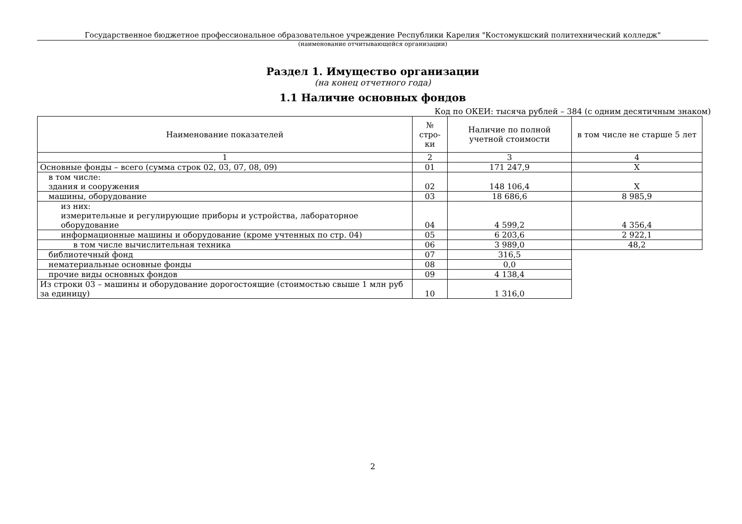Государственное бюджетное профессиональное образовательное учреждение Республики Карелия "Костомукшский политехнический колледж"
(наименование отчитывающейся организации)
Раздел 1. Имущество организации
(на конец отчетного года)
1.1 Наличие основных фондов
Код по ОКЕИ: тысяча рублей – 384 (с одним десятичным знаком)
| Наименование показателей | № стро- ки | Наличие по полной учетной стоимости | в том числе не старше 5 лет |
| --- | --- | --- | --- |
| 1 | 2 | 3 | 4 |
| Основные фонды – всего (сумма строк 02, 03, 07, 08, 09) | 01 | 171 247,9 | X |
| в том числе: здания и сооружения | 02 | 148 106,4 | X |
| машины, оборудование | 03 | 18 686,6 | 8 985,9 |
| из них: измерительные и регулирующие приборы и устройства, лабораторное оборудование | 04 | 4 599,2 | 4 356,4 |
| информационные машины и оборудование (кроме учтенных по стр. 04) | 05 | 6 203,6 | 2 922,1 |
| в том числе вычислительная техника | 06 | 3 989,0 | 48,2 |
| библиотечный фонд | 07 | 316,5 | |
| нематериальные основные фонды | 08 | 0,0 | |
| прочие виды основных фондов | 09 | 4 138,4 | |
| Из строки 03 – машины и оборудование дорогостоящие (стоимостью свыше 1 млн руб за единицу) | 10 | 1 316,0 | |
2